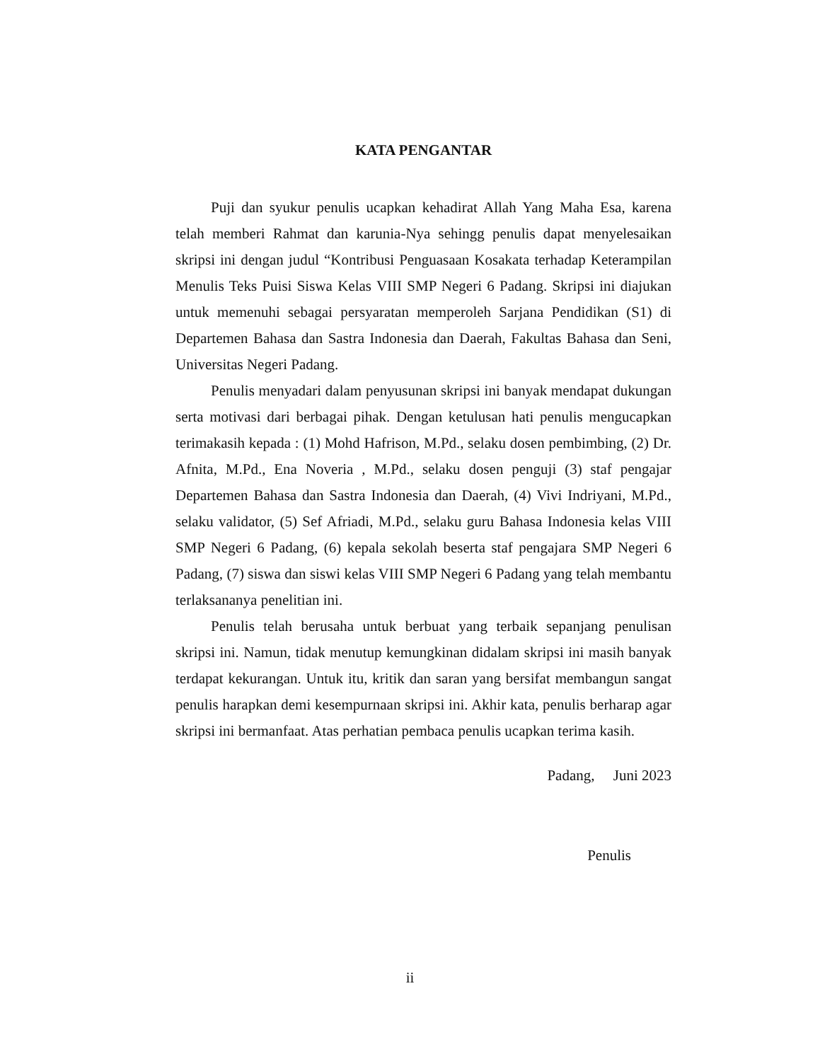KATA PENGANTAR
Puji dan syukur penulis ucapkan kehadirat Allah Yang Maha Esa, karena telah memberi Rahmat dan karunia-Nya sehingg penulis dapat menyelesaikan skripsi ini dengan judul “Kontribusi Penguasaan Kosakata terhadap Keterampilan Menulis Teks Puisi Siswa Kelas VIII SMP Negeri 6 Padang. Skripsi ini diajukan untuk memenuhi sebagai persyaratan memperoleh Sarjana Pendidikan (S1) di Departemen Bahasa dan Sastra Indonesia dan Daerah, Fakultas Bahasa dan Seni, Universitas Negeri Padang.
Penulis menyadari dalam penyusunan skripsi ini banyak mendapat dukungan serta motivasi dari berbagai pihak. Dengan ketulusan hati penulis mengucapkan terimakasih kepada : (1) Mohd Hafrison, M.Pd., selaku dosen pembimbing, (2) Dr. Afnita, M.Pd., Ena Noveria , M.Pd., selaku dosen penguji (3) staf pengajar Departemen Bahasa dan Sastra Indonesia dan Daerah, (4) Vivi Indriyani, M.Pd., selaku validator, (5) Sef Afriadi, M.Pd., selaku guru Bahasa Indonesia kelas VIII SMP Negeri 6 Padang, (6) kepala sekolah beserta staf pengajara SMP Negeri 6 Padang, (7) siswa dan siswi kelas VIII SMP Negeri 6 Padang yang telah membantu terlaksananya penelitian ini.
Penulis telah berusaha untuk berbuat yang terbaik sepanjang penulisan skripsi ini. Namun, tidak menutup kemungkinan didalam skripsi ini masih banyak terdapat kekurangan. Untuk itu, kritik dan saran yang bersifat membangun sangat penulis harapkan demi kesempurnaan skripsi ini. Akhir kata, penulis berharap agar skripsi ini bermanfaat. Atas perhatian pembaca penulis ucapkan terima kasih.
Padang, Juni 2023
Penulis
ii